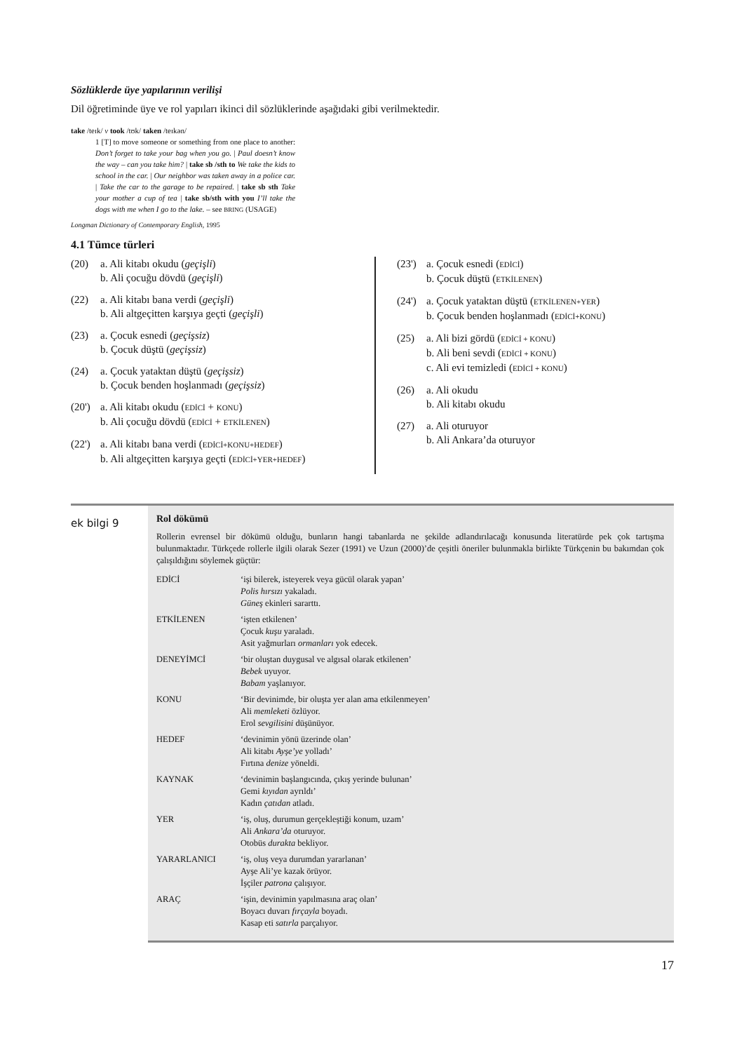Sözlüklerde üye yapılarının verilişi
Dil öğretiminde üye ve rol yapıları ikinci dil sözlüklerinde aşağıdaki gibi verilmektedir.
take /teɪk/ v took /tʊk/ taken /teɪkən/
1 [T] to move someone or something from one place to another: Don’t forget to take your bag when you go. | Paul doesn’t know the way – can you take him? | take sb /sth to We take the kids to school in the car. | Our neighbor was taken away in a police car. | Take the car to the garage to be repaired. | take sb sth Take your mother a cup of tea | take sb/sth with you I’ll take the dogs with me when I go to the lake. – see BRING (USAGE)
Longman Dictionary of Contemporary English, 1995
4.1 Tümce türleri
(20) a. Ali kitabı okudu (geçişli)
b. Ali çocuğu dövdü (geçişli)
(22) a. Ali kitabı bana verdi (geçişli)
b. Ali altgeçitten karşıya geçti (geçişli)
(23) a. Çocuk esnedi (geçişsiz)
b. Çocuk düştü (geçişsiz)
(24) a. Çocuk yataktan düştü (geçişsiz)
b. Çocuk benden hoşlanmadı (geçişsiz)
(20')
a. Ali kitabı okudu (EDİCİ + KONU)
b. Ali çocuğu dövdü (EDİCİ + ETKİLENEN)
(22')
a. Ali kitabı bana verdi (EDİCİ+KONU+HEDEF)
b. Ali altgeçitten karşıya geçti (EDİCİ+YER+HEDEF)
(23')
a. Çocuk esnedi (EDİCİ)
b. Çocuk düştü (ETKİLENEN)
(24')
a. Çocuk yataktan düştü (ETKİLENEN+YER)
b. Çocuk benden hoşlanmadı (EDİCİ+KONU)
(25) a. Ali bizi gördü (EDİCİ + KONU)
b. Ali beni sevdi (EDİCİ + KONU)
c. Ali evi temizledi (EDİCİ + KONU)
(26) a. Ali okudu
b. Ali kitabı okudu
(27) a. Ali oturuyor
b. Ali Ankara’da oturuyor
ek bilgi 9
Rol dökümü
Rollerin evrensel bir dökümü olduğu, bunların hangi tabanlarda ne şekilde adlandırılacağı konusunda literatürde pek çok tartışma bulunmaktadır. Türkçede rollerle ilgili olarak Sezer (1991) ve Uzun (2000)’de çeşitli öneriler bulunmakla birlikte Türkçenin bu bakımdan çok çalışıldığını söylemek güçtür:
| EDİCİ | ‘işi bilerek, isteyerek veya gücül olarak yapan’ Polis hırsızı yakaladı. Güneş ekinleri sararttı. |
| ETKİLENEN | ‘işten etkilenen’ Çocuk kuşu yaraladı. Asit yağmurları ormanları yok edecek. |
| DENEYİMCİ | ‘bir oluştan duygusal ve algısal olarak etkilenen’ Bebek uyuyor. Babam yaşlanıyor. |
| KONU | ‘Bir devinimde, bir oluşta yer alan ama etkilenmeyen’ Ali memleketi özlüyor. Erol sevgilisini düşünüyor. |
| HEDEF | ‘devinimin yönü üzerinde olan’ Ali kitabı Ayşe’ye yolladı’ Fırtına denize yöneldi. |
| KAYNAK | ‘devinimin başlangıcında, çıkış yerinde bulunan’ Gemi kıyıdan ayrıldı’ Kadın çatıdan atladı. |
| YER | ‘iş, oluş, durumun gerçekleştiği konum, uzam’ Ali Ankara’da oturuyor. Otobüs durakta bekliyor. |
| YARARLANICI | ‘iş, oluş veya durumdan yararlanan’ Ayşe Ali’ye kazak örüyor. İşçiler patrona çalışıyor. |
| ARAÇ | ‘işin, devinimin yapılmasına araç olan’ Boyacı duvarı fırçayla boyadı. Kasap eti satırla parçalıyor. |
17